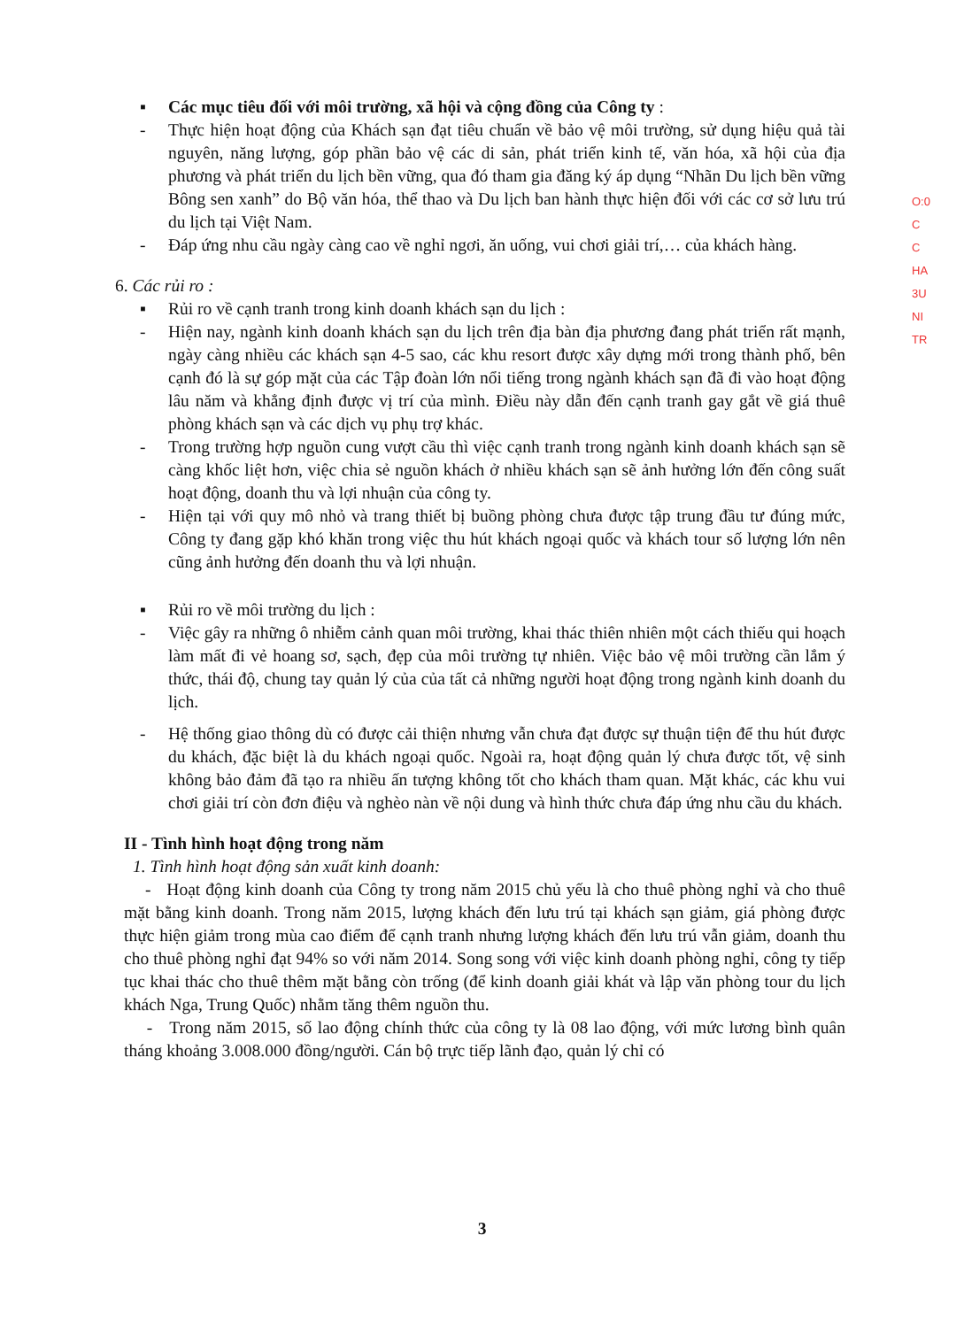▪ Các mục tiêu đối với môi trường, xã hội và cộng đồng của Công ty :
- Thực hiện hoạt động của Khách sạn đạt tiêu chuẩn về bảo vệ môi trường, sử dụng hiệu quả tài nguyên, năng lượng, góp phần bảo vệ các di sản, phát triển kinh tế, văn hóa, xã hội của địa phương và phát triển du lịch bền vững, qua đó tham gia đăng ký áp dụng “Nhãn Du lịch bền vững Bông sen xanh” do Bộ văn hóa, thể thao và Du lịch ban hành thực hiện đối với các cơ sở lưu trú du lịch tại Việt Nam.
- Đáp ứng nhu cầu ngày càng cao về nghỉ ngơi, ăn uống, vui chơi giải trí,… của khách hàng.
6. Các rủi ro :
▪ Rủi ro về cạnh tranh trong kinh doanh khách sạn du lịch :
- Hiện nay, ngành kinh doanh khách sạn du lịch trên địa bàn địa phương đang phát triển rất mạnh, ngày càng nhiều các khách sạn 4-5 sao, các khu resort được xây dựng mới trong thành phố, bên cạnh đó là sự góp mặt của các Tập đoàn lớn nổi tiếng trong ngành khách sạn đã đi vào hoạt động lâu năm và khẳng định được vị trí của mình. Điều này dẫn đến cạnh tranh gay gắt về giá thuê phòng khách sạn và các dịch vụ phụ trợ khác.
- Trong trường hợp nguồn cung vượt cầu thì việc cạnh tranh trong ngành kinh doanh khách sạn sẽ càng khốc liệt hơn, việc chia sẻ nguồn khách ở nhiều khách sạn sẽ ảnh hưởng lớn đến công suất hoạt động, doanh thu và lợi nhuận của công ty.
- Hiện tại với quy mô nhỏ và trang thiết bị buồng phòng chưa được tập trung đầu tư đúng mức, Công ty đang gặp khó khăn trong việc thu hút khách ngoại quốc và khách tour số lượng lớn nên cũng ảnh hưởng đến doanh thu và lợi nhuận.
▪ Rủi ro về môi trường du lịch :
- Việc gây ra những ô nhiễm cảnh quan môi trường, khai thác thiên nhiên một cách thiếu qui hoạch làm mất đi vẻ hoang sơ, sạch, đẹp của môi trường tự nhiên. Việc bảo vệ môi trường cần lắm ý thức, thái độ, chung tay quản lý của của tất cả những người hoạt động trong ngành kinh doanh du lịch.
- Hệ thống giao thông dù có được cải thiện nhưng vẫn chưa đạt được sự thuận tiện để thu hút được du khách, đặc biệt là du khách ngoại quốc. Ngoài ra, hoạt động quản lý chưa được tốt, vệ sinh không bảo đảm đã tạo ra nhiều ấn tượng không tốt cho khách tham quan. Mặt khác, các khu vui chơi giải trí còn đơn điệu và nghèo nàn về nội dung và hình thức chưa đáp ứng nhu cầu du khách.
II - Tình hình hoạt động trong năm
1. Tình hình hoạt động sản xuất kinh doanh:
- Hoạt động kinh doanh của Công ty trong năm 2015 chủ yếu là cho thuê phòng nghỉ và cho thuê mặt bằng kinh doanh. Trong năm 2015, lượng khách đến lưu trú tại khách sạn giảm, giá phòng được thực hiện giảm trong mùa cao điểm để cạnh tranh nhưng lượng khách đến lưu trú vẫn giảm, doanh thu cho thuê phòng nghỉ đạt 94% so với năm 2014. Song song với việc kinh doanh phòng nghỉ, công ty tiếp tục khai thác cho thuê thêm mặt bằng còn trống (để kinh doanh giải khát và lập văn phòng tour du lịch khách Nga, Trung Quốc) nhằm tăng thêm nguồn thu.
- Trong năm 2015, số lao động chính thức của công ty là 08 lao động, với mức lương bình quân tháng khoảng 3.008.000 đồng/người. Cán bộ trực tiếp lãnh đạo, quản lý chỉ có
O:0
C
C
HA
3U
NI
TR
3